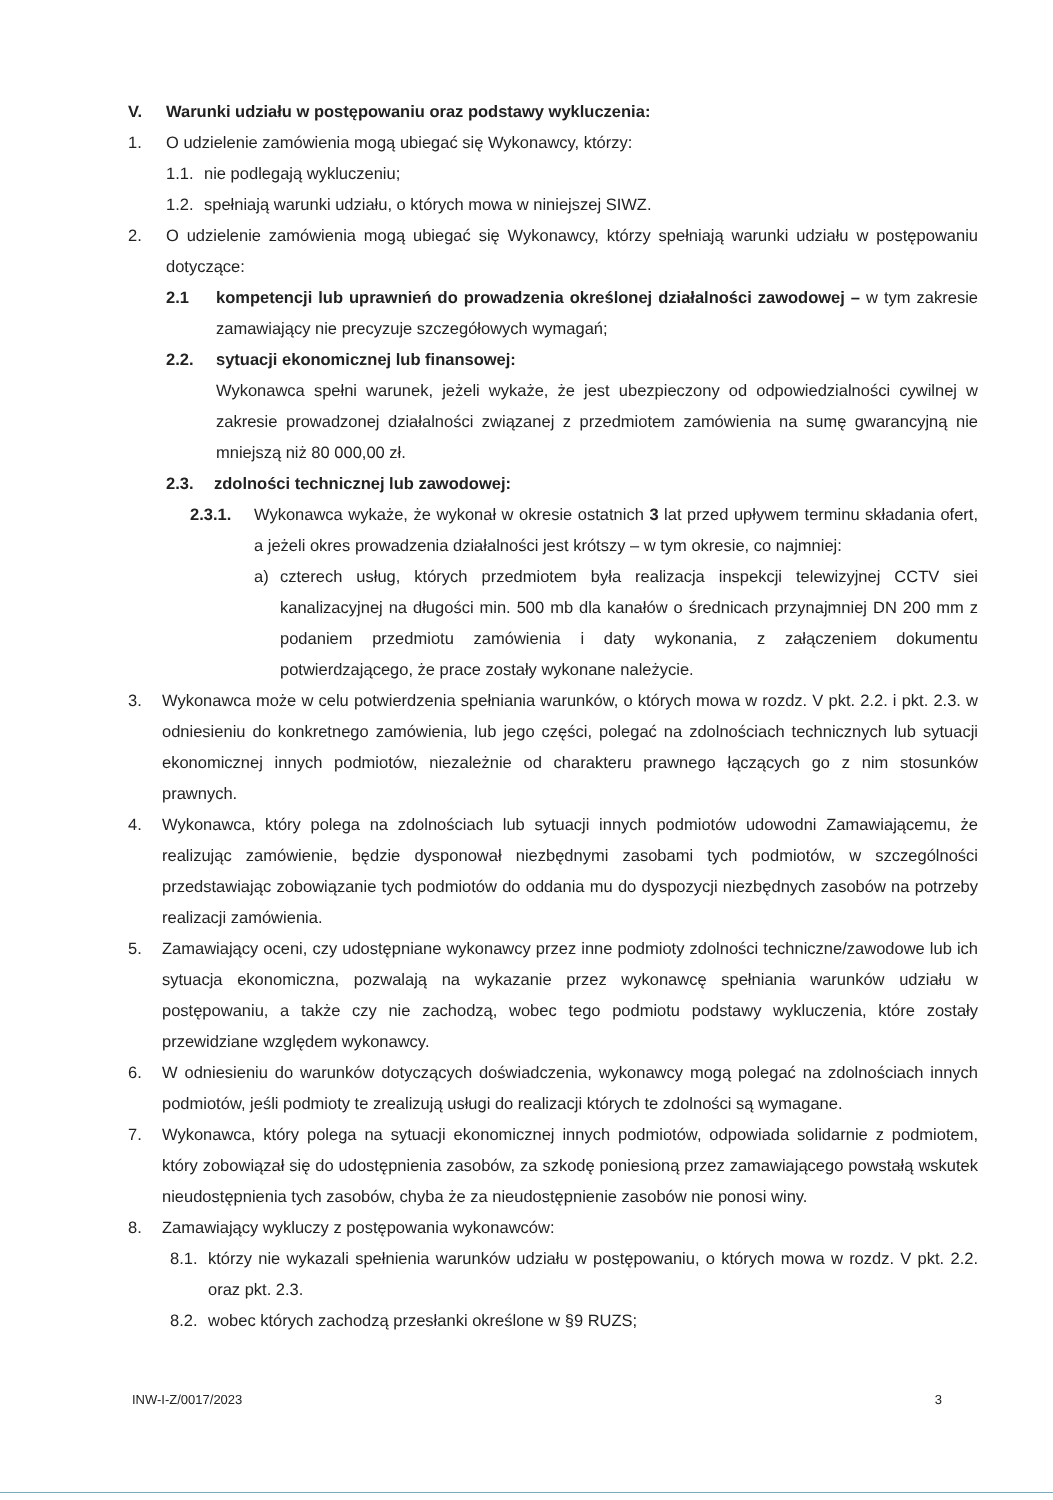V. Warunki udziału w postępowaniu oraz podstawy wykluczenia:
1. O udzielenie zamówienia mogą ubiegać się Wykonawcy, którzy:
1.1. nie podlegają wykluczeniu;
1.2. spełniają warunki udziału, o których mowa w niniejszej SIWZ.
2. O udzielenie zamówienia mogą ubiegać się Wykonawcy, którzy spełniają warunki udziału w postępowaniu dotyczące:
2.1 kompetencji lub uprawnień do prowadzenia określonej działalności zawodowej – w tym zakresie zamawiający nie precyzuje szczegółowych wymagań;
2.2. sytuacji ekonomicznej lub finansowej:
Wykonawca spełni warunek, jeżeli wykaże, że jest ubezpieczony od odpowiedzialności cywilnej w zakresie prowadzonej działalności związanej z przedmiotem zamówienia na sumę gwarancyjną nie mniejszą niż 80 000,00 zł.
2.3. zdolności technicznej lub zawodowej:
2.3.1. Wykonawca wykaże, że wykonał w okresie ostatnich 3 lat przed upływem terminu składania ofert, a jeżeli okres prowadzenia działalności jest krótszy – w tym okresie, co najmniej:
a) czterech usług, których przedmiotem była realizacja inspekcji telewizyjnej CCTV siei kanalizacyjnej na długości min. 500 mb dla kanałów o średnicach przynajmniej DN 200 mm z podaniem przedmiotu zamówienia i daty wykonania, z załączeniem dokumentu potwierdzającego, że prace zostały wykonane należycie.
3. Wykonawca może w celu potwierdzenia spełniania warunków, o których mowa w rozdz. V pkt. 2.2. i pkt. 2.3. w odniesieniu do konkretnego zamówienia, lub jego części, polegać na zdolnościach technicznych lub sytuacji ekonomicznej innych podmiotów, niezależnie od charakteru prawnego łączących go z nim stosunków prawnych.
4. Wykonawca, który polega na zdolnościach lub sytuacji innych podmiotów udowodni Zamawiającemu, że realizując zamówienie, będzie dysponował niezbędnymi zasobami tych podmiotów, w szczególności przedstawiając zobowiązanie tych podmiotów do oddania mu do dyspozycji niezbędnych zasobów na potrzeby realizacji zamówienia.
5. Zamawiający oceni, czy udostępniane wykonawcy przez inne podmioty zdolności techniczne/zawodowe lub ich sytuacja ekonomiczna, pozwalają na wykazanie przez wykonawcę spełniania warunków udziału w postępowaniu, a także czy nie zachodzą, wobec tego podmiotu podstawy wykluczenia, które zostały przewidziane względem wykonawcy.
6. W odniesieniu do warunków dotyczących doświadczenia, wykonawcy mogą polegać na zdolnościach innych podmiotów, jeśli podmioty te zrealizują usługi do realizacji których te zdolności są wymagane.
7. Wykonawca, który polega na sytuacji ekonomicznej innych podmiotów, odpowiada solidarnie z podmiotem, który zobowiązał się do udostępnienia zasobów, za szkodę poniesioną przez zamawiającego powstałą wskutek nieudostępnienia tych zasobów, chyba że za nieudostępnienie zasobów nie ponosi winy.
8. Zamawiający wykluczy z postępowania wykonawców:
8.1. którzy nie wykazali spełnienia warunków udziału w postępowaniu, o których mowa w rozdz. V pkt. 2.2. oraz pkt. 2.3.
8.2. wobec których zachodzą przesłanki określone w §9 RUZS;
INW-I-Z/0017/2023 3